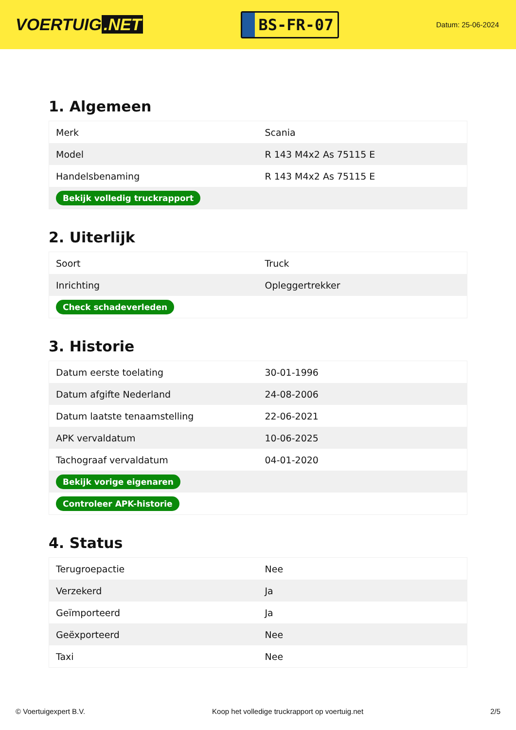VOERTUIG.NET
BS-FR-07
Datum: 25-06-2024
1. Algemeen
| Merk | Scania |
| Model | R 143 M4x2 As 75115 E |
| Handelsbenaming | R 143 M4x2 As 75115 E |
| Bekijk volledig truckrapport | |
2. Uiterlijk
| Soort | Truck |
| Inrichting | Opleggertrekker |
| Check schadeverleden | |
3. Historie
| Datum eerste toelating | 30-01-1996 |
| Datum afgifte Nederland | 24-08-2006 |
| Datum laatste tenaamstelling | 22-06-2021 |
| APK vervaldatum | 10-06-2025 |
| Tachograaf vervaldatum | 04-01-2020 |
| Bekijk vorige eigenaren | |
| Controleer APK-historie | |
4. Status
| Terugroepactie | Nee |
| Verzekerd | Ja |
| Geïmporteerd | Ja |
| Geëxporteerd | Nee |
| Taxi | Nee |
© Voertuigexpert B.V. Koop het volledige truckrapport op voertuig.net 2/5